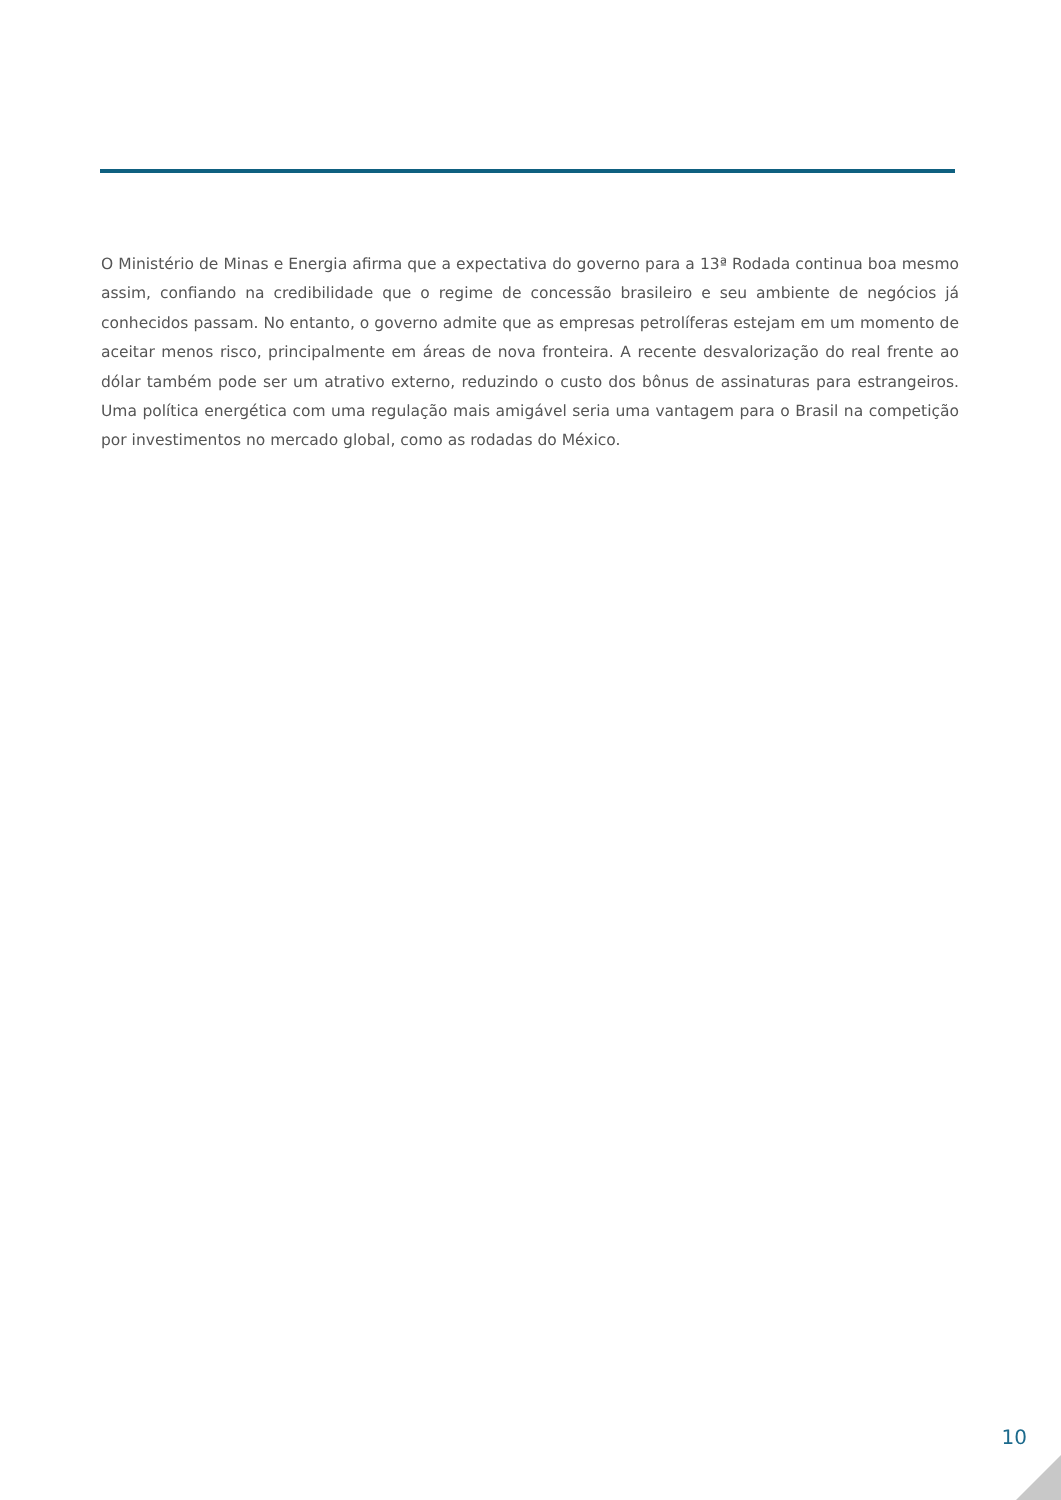O Ministério de Minas e Energia afirma que a expectativa do governo para a 13ª Rodada continua boa mesmo assim, confiando na credibilidade que o regime de concessão brasileiro e seu ambiente de negócios já conhecidos passam. No entanto, o governo admite que as empresas petrolíferas estejam em um momento de aceitar menos risco, principalmente em áreas de nova fronteira. A recente desvalorização do real frente ao dólar também pode ser um atrativo externo, reduzindo o custo dos bônus de assinaturas para estrangeiros. Uma política energética com uma regulação mais amigável seria uma vantagem para o Brasil na competição por investimentos no mercado global, como as rodadas do México.
10